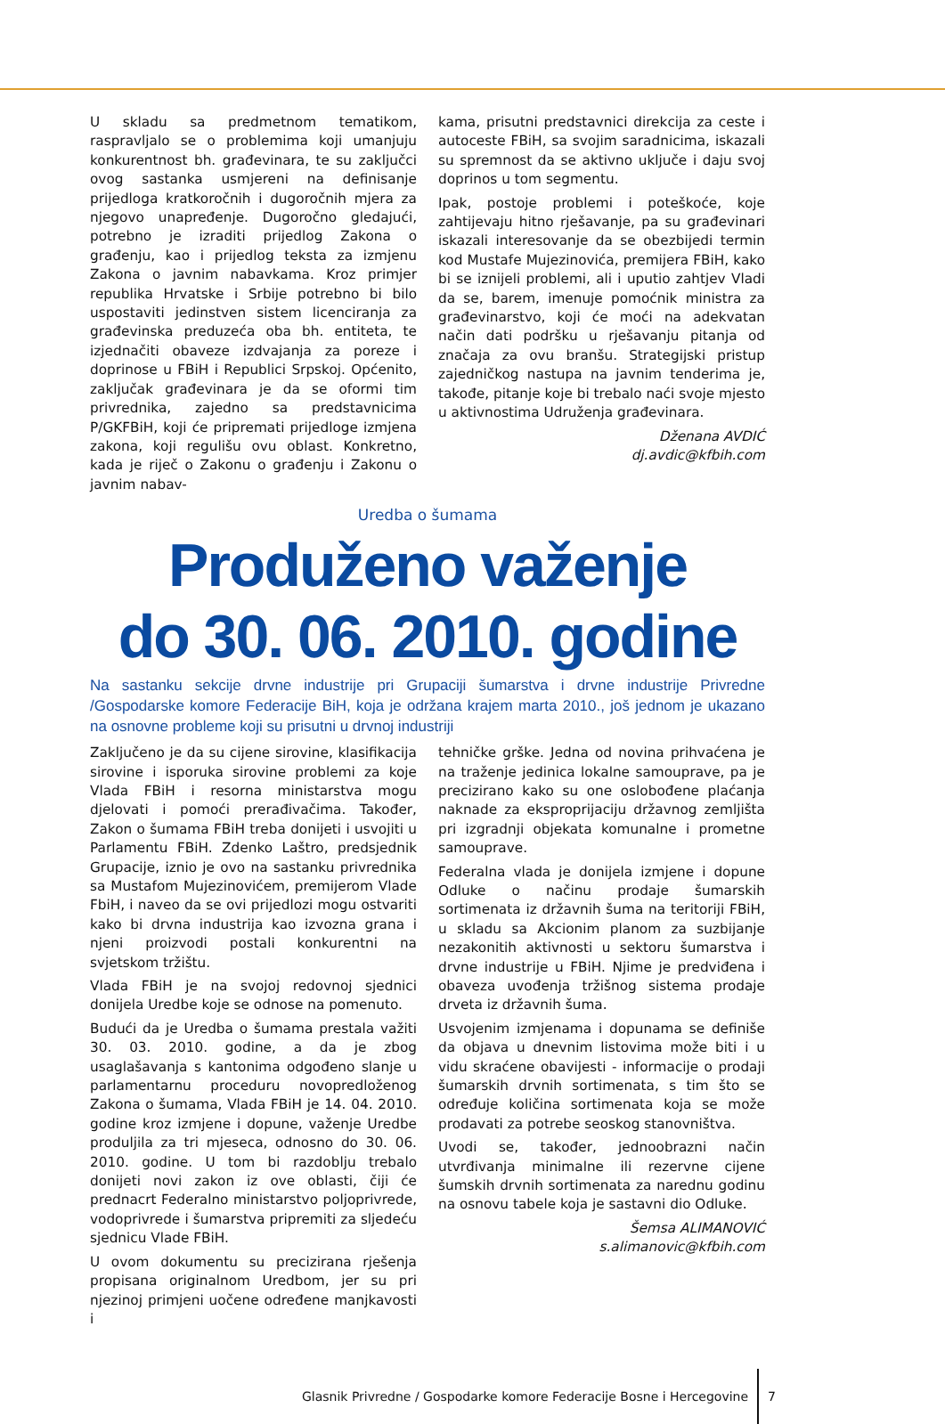U skladu sa predmetnom tematikom, raspravljalo se o problemima koji umanjuju konkurentnost bh. građevinara, te su zaključci ovog sastanka usmjereni na definisanje prijedloga kratkoročnih i dugoročnih mjera za njegovo unapređenje. Dugoročno gledajući, potrebno je izraditi prijedlog Zakona o građenju, kao i prijedlog teksta za izmjenu Zakona o javnim nabavkama. Kroz primjer republika Hrvatske i Srbije potrebno bi bilo uspostaviti jedinstven sistem licenciranja za građevinska preduzeća oba bh. entiteta, te izjednačiti obaveze izdvajanja za poreze i doprinose u FBiH i Republici Srpskoj. Općenito, zaključak građevinara je da se oformi tim privrednika, zajedno sa predstavnicima P/GKFBiH, koji će pripremati prijedloge izmjena zakona, koji regulišu ovu oblast. Konkretno, kada je riječ o Zakonu o građenju i Zakonu o javnim nabav-
kama, prisutni predstavnici direkcija za ceste i autoceste FBiH, sa svojim saradnicima, iskazali su spremnost da se aktivno uključe i daju svoj doprinos u tom segmentu.
Ipak, postoje problemi i poteškoće, koje zahtijevaju hitno rješavanje, pa su građevinari iskazali interesovanje da se obezbijedi termin kod Mustafe Mujezinovića, premijera FBiH, kako bi se iznijeli problemi, ali i uputio zahtjev Vladi da se, barem, imenuje pomoćnik ministra za građevinarstvo, koji će moći na adekvatan način dati podršku u rješavanju pitanja od značaja za ovu branšu. Strategijski pristup zajedničkog nastupa na javnim tenderima je, takođe, pitanje koje bi trebalo naći svoje mjesto u aktivnostima Udruženja građevinara.
Dženana AVDIĆ
dj.avdic@kfbih.com
Uredba o šumama
Produženo važenje
do 30. 06. 2010. godine
Na sastanku sekcije drvne industrije pri Grupaciji šumarstva i drvne industrije Privredne /Gospodarske komore Federacije BiH, koja je održana krajem marta 2010., još jednom je ukazano na osnovne probleme koji su prisutni u drvnoj industriji
Zaključeno je da su cijene sirovine, klasifikacija sirovine i isporuka sirovine problemi za koje Vlada FBiH i resorna ministarstva mogu djelovati i pomoći prerađivačima. Također, Zakon o šumama FBiH treba donijeti i usvojiti u Parlamentu FBiH. Zdenko Laštro, predsjednik Grupacije, iznio je ovo na sastanku privrednika sa Mustafom Mujezinovićem, premijerom Vlade FbiH, i naveo da se ovi prijedlozi mogu ostvariti kako bi drvna industrija kao izvozna grana i njeni proizvodi postali konkurentni na svjetskom tržištu.
Vlada FBiH je na svojoj redovnoj sjednici donijela Uredbe koje se odnose na pomenuto.
Budući da je Uredba o šumama prestala važiti 30. 03. 2010. godine, a da je zbog usaglašavanja s kantonima odgođeno slanje u parlamentarnu proceduru novopredloženog Zakona o šumama, Vlada FBiH je 14. 04. 2010. godine kroz izmjene i dopune, važenje Uredbe produljila za tri mjeseca, odnosno do 30. 06. 2010. godine. U tom bi razdoblju trebalo donijeti novi zakon iz ove oblasti, čiji će prednacrt Federalno ministarstvo poljoprivrede, vodoprivrede i šumarstva pripremiti za sljedeću sjednicu Vlade FBiH.
U ovom dokumentu su precizirana rješenja propisana originalnom Uredbom, jer su pri njezinoj primjeni uočene određene manjkavosti i
tehničke grške. Jedna od novina prihvaćena je na traženje jedinica lokalne samouprave, pa je precizirano kako su one oslobođene plaćanja naknade za eksproprijaciju državnog zemljišta pri izgradnji objekata komunalne i prometne samouprave.
Federalna vlada je donijela izmjene i dopune Odluke o načinu prodaje šumarskih sortimenata iz državnih šuma na teritoriji FBiH, u skladu sa Akcionim planom za suzbijanje nezakonitih aktivnosti u sektoru šumarstva i drvne industrije u FBiH. Njime je predviđena i obaveza uvođenja tržišnog sistema prodaje drveta iz državnih šuma.
Usvojenim izmjenama i dopunama se definiše da objava u dnevnim listovima može biti i u vidu skraćene obavijesti - informacije o prodaji šumarskih drvnih sortimenata, s tim što se određuje količina sortimenata koja se može prodavati za potrebe seoskog stanovništva.
Uvodi se, također, jednoobrazni način utvrđivanja minimalne ili rezervne cijene šumskih drvnih sortimenata za narednu godinu na osnovu tabele koja je sastavni dio Odluke.
Šemsa ALIMANOVIĆ
s.alimanovic@kfbih.com
Glasnik Privredne / Gospodarke komore Federacije Bosne i Hercegovine 7